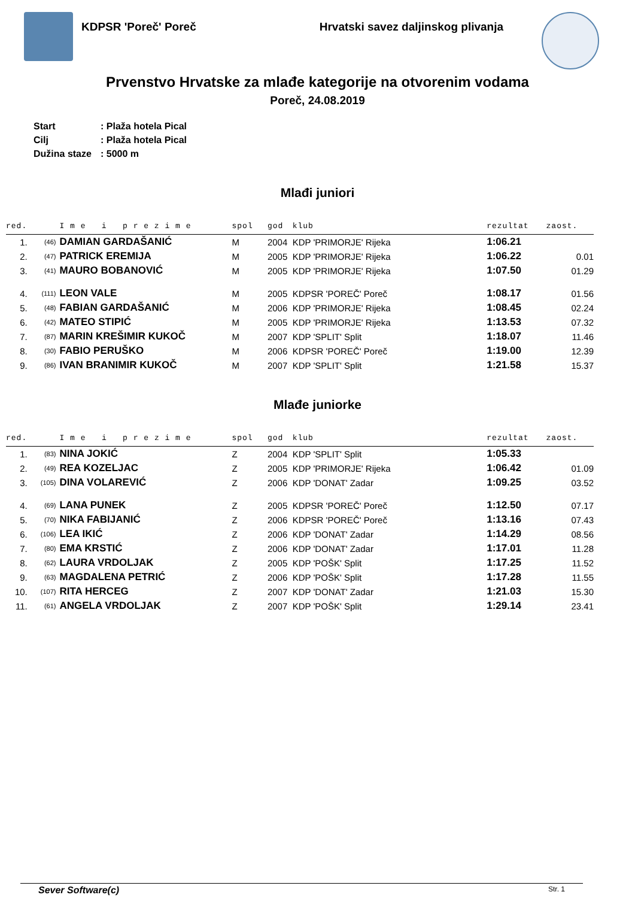KDPSR 'Poreč' Poreč Hrvatski savez daljinskog plivanja
Prvenstvo Hrvatske za mlađe kategorije na otvorenim vodama
Poreč, 24.08.2019
Start: Plaža hotela Pical
Cilj: Plaža hotela Pical
Dužina staze: 5000 m
Mlađi juniori
| red. | | I m e i p r e z i m e | spol | god | klub | | rezultat | zaost. |
| --- | --- | --- | --- | --- | --- | --- | --- | --- |
| 1. | (46) | DAMIAN GARDAŠANIĆ | M | 2004 | KDP 'PRIMORJE' Rijeka | | 1:06.21 | |
| 2. | (47) | PATRICK EREMIJA | M | 2005 | KDP 'PRIMORJE' Rijeka | | 1:06.22 | 0.01 |
| 3. | (41) | MAURO BOBANOVIĆ | M | 2005 | KDP 'PRIMORJE' Rijeka | | 1:07.50 | 01.29 |
| 4. | (111) | LEON VALE | M | 2005 | KDPSR 'POREČ' Poreč | | 1:08.17 | 01.56 |
| 5. | (48) | FABIAN GARDAŠANIĆ | M | 2006 | KDP 'PRIMORJE' Rijeka | | 1:08.45 | 02.24 |
| 6. | (42) | MATEO STIPIĆ | M | 2005 | KDP 'PRIMORJE' Rijeka | | 1:13.53 | 07.32 |
| 7. | (87) | MARIN KREŠIMIR KUKOČ | M | 2007 | KDP 'SPLIT' Split | | 1:18.07 | 11.46 |
| 8. | (30) | FABIO PERUŠKO | M | 2006 | KDPSR 'POREČ' Poreč | | 1:19.00 | 12.39 |
| 9. | (86) | IVAN BRANIMIR KUKOČ | M | 2007 | KDP 'SPLIT' Split | | 1:21.58 | 15.37 |
Mlađe juniorke
| red. | | I m e i p r e z i m e | spol | god | klub | | rezultat | zaost. |
| --- | --- | --- | --- | --- | --- | --- | --- | --- |
| 1. | (83) | NINA JOKIĆ | Z | 2004 | KDP 'SPLIT' Split | | 1:05.33 | |
| 2. | (49) | REA KOZELJAC | Z | 2005 | KDP 'PRIMORJE' Rijeka | | 1:06.42 | 01.09 |
| 3. | (105) | DINA VOLAREVIĆ | Z | 2006 | KDP 'DONAT' Zadar | | 1:09.25 | 03.52 |
| 4. | (69) | LANA PUNEK | Z | 2005 | KDPSR 'POREČ' Poreč | | 1:12.50 | 07.17 |
| 5. | (70) | NIKA FABIJANIĆ | Z | 2006 | KDPSR 'POREČ' Poreč | | 1:13.16 | 07.43 |
| 6. | (106) | LEA IKIĆ | Z | 2006 | KDP 'DONAT' Zadar | | 1:14.29 | 08.56 |
| 7. | (80) | EMA KRSTIĆ | Z | 2006 | KDP 'DONAT' Zadar | | 1:17.01 | 11.28 |
| 8. | (62) | LAURA VRDOLJAK | Z | 2005 | KDP 'POŠK' Split | | 1:17.25 | 11.52 |
| 9. | (63) | MAGDALENA PETRIĆ | Z | 2006 | KDP 'POŠK' Split | | 1:17.28 | 11.55 |
| 10. | (107) | RITA HERCEG | Z | 2007 | KDP 'DONAT' Zadar | | 1:21.03 | 15.30 |
| 11. | (61) | ANGELA VRDOLJAK | Z | 2007 | KDP 'POŠK' Split | | 1:29.14 | 23.41 |
Sever Software(c) Str. 1